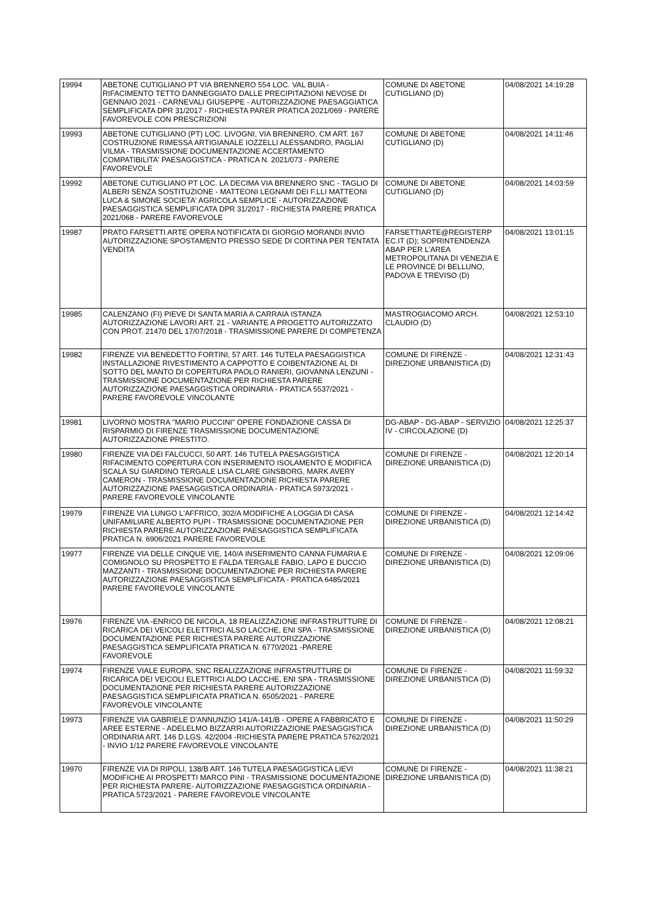| 19994 | ABETONE CUTIGLIANO PT VIA BRENNERO 554 LOC. VAL BUIA - RIFACIMENTO TETTO DANNEGGIATO DALLE PRECIPITAZIONI NEVOSE DI GENNAIO 2021 - CARNEVALI GIUSEPPE - AUTORIZZAZIONE PAESAGGIATICA SEMPLIFICATA DPR 31/2017 - RICHIESTA PARER PRATICA 2021/069 - PARERE FAVOREVOLE CON PRESCRIZIONI | COMUNE DI ABETONE CUTIGLIANO (D) | 04/08/2021 14:19:28 |
| 19993 | ABETONE CUTIGLIANO (PT) LOC. LIVOGNI, VIA BRENNERO, CM ART. 167 COSTRUZIONE RIMESSA ARTIGIANALE IOZZELLI ALESSANDRO, PAGLIAI VILMA - TRASMISSIONE DOCUMENTAZIONE ACCERTAMENTO COMPATIBILITA' PAESAGGISTICA - PRATICA N. 2021/073 - PARERE FAVOREVOLE | COMUNE DI ABETONE CUTIGLIANO (D) | 04/08/2021 14:11:46 |
| 19992 | ABETONE CUTIGLIANO PT LOC. LA DECIMA VIA BRENNERO SNC - TAGLIO DI ALBERI SENZA SOSTITUZIONE - MATTEONI LEGNAMI DEI F.LLI MATTEONI LUCA & SIMONE SOCIETA' AGRICOLA SEMPLICE - AUTORIZZAZIONE PAESAGGISTICA SEMPLIFICATA DPR 31/2017 - RICHIESTA PARERE PRATICA 2021/068 - PARERE FAVOREVOLE | COMUNE DI ABETONE CUTIGLIANO (D) | 04/08/2021 14:03:59 |
| 19987 | PRATO FARSETTI ARTE OPERA NOTIFICATA DI GIORGIO MORANDI INVIO AUTORIZZAZIONE SPOSTAMENTO PRESSO SEDE DI CORTINA PER TENTATA VENDITA | FARSETTIARTE@REGISTERP EC.IT (D); SOPRINTENDENZA ABAP PER L'AREA METROPOLITANA DI VENEZIA E LE PROVINCE DI BELLUNO, PADOVA E TREVISO (D) | 04/08/2021 13:01:15 |
| 19985 | CALENZANO (FI) PIEVE DI SANTA MARIA A CARRAIA ISTANZA AUTORIZZAZIONE LAVORI ART. 21 - VARIANTE A PROGETTO AUTORIZZATO CON PROT. 21470 DEL 17/07/2018 - TRASMISSIONE PARERE DI COMPETENZA | MASTROGIACOMO ARCH. CLAUDIO (D) | 04/08/2021 12:53:10 |
| 19982 | FIRENZE VIA BENEDETTO FORTINI, 57 ART. 146 TUTELA PAESAGGISTICA INSTALLAZIONE RIVESTIMENTO A CAPPOTTO E COIBENTAZIONE AL DI SOTTO DEL MANTO DI COPERTURA PAOLO RANIERI, GIOVANNA LENZUNI - TRASMISSIONE DOCUMENTAZIONE PER RICHIESTA PARERE AUTORIZZAZIONE PAESAGGISTICA ORDINARIA - PRATICA 5537/2021 - PARERE FAVOREVOLE VINCOLANTE | COMUNE DI FIRENZE - DIREZIONE URBANISTICA (D) | 04/08/2021 12:31:43 |
| 19981 | LIVORNO MOSTRA "MARIO PUCCINI" OPERE FONDAZIONE CASSA DI RISPARMIO DI FIRENZE TRASMISSIONE DOCUMENTAZIONE AUTORIZZAZIONE PRESTITO. | DG-ABAP - DG-ABAP - SERVIZIO IV - CIRCOLAZIONE (D) | 04/08/2021 12:25:37 |
| 19980 | FIRENZE VIA DEI FALCUCCI, 50 ART. 146 TUTELA PAESAGGISTICA RIFACIMENTO COPERTURA CON INSERIMENTO ISOLAMENTO E MODIFICA SCALA SU GIARDINO TERGALE LISA CLARE GINSBORG, MARK AVERY CAMERON - TRASMISSIONE DOCUMENTAZIONE RICHIESTA PARERE AUTORIZZAZIONE PAESAGGISTICA ORDINARIA - PRATICA 5973/2021 - PARERE FAVOREVOLE VINCOLANTE | COMUNE DI FIRENZE - DIREZIONE URBANISTICA (D) | 04/08/2021 12:20:14 |
| 19979 | FIRENZE VIA LUNGO L'AFFRICO, 302/A MODIFICHE A LOGGIA DI CASA UNIFAMILIARE ALBERTO PUPI - TRASMISSIONE DOCUMENTAZIONE PER RICHIESTA PARERE AUTORIZZAZIONE PAESAGGISTICA SEMPLIFICATA PRATICA N. 6906/2021 PARERE FAVOREVOLE | COMUNE DI FIRENZE - DIREZIONE URBANISTICA (D) | 04/08/2021 12:14:42 |
| 19977 | FIRENZE VIA DELLE CINQUE VIE, 140/A INSERIMENTO CANNA FUMARIA E COMIGNOLO SU PROSPETTO E FALDA TERGALE FABIO, LAPO E DUCCIO MAZZANTI - TRASMISSIONE DOCUMENTAZIONE PER RICHIESTA PARERE AUTORIZZAZIONE PAESAGGISTICA SEMPLIFICATA - PRATICA 6485/2021 PARERE FAVOREVOLE VINCOLANTE | COMUNE DI FIRENZE - DIREZIONE URBANISTICA (D) | 04/08/2021 12:09:06 |
| 19976 | FIRENZE VIA -ENRICO DE NICOLA, 18 REALIZZAZIONE INFRASTRUTTURE DI RICARICA DEI VEICOLI ELETTRICI ALSO LACCHE, ENI SPA - TRASMISSIONE DOCUMENTAZIONE PER RICHIESTA PARERE AUTORIZZAZIONE PAESAGGISTICA SEMPLIFICATA PRATICA N. 6770/2021 -PARERE FAVOREVOLE | COMUNE DI FIRENZE - DIREZIONE URBANISTICA (D) | 04/08/2021 12:08:21 |
| 19974 | FIRENZE VIALE EUROPA, SNC REALIZZAZIONE INFRASTRUTTURE DI RICARICA DEI VEICOLI ELETTRICI ALDO LACCHE, ENI SPA - TRASMISSIONE DOCUMENTAZIONE PER RICHIESTA PARERE AUTORIZZAZIONE PAESAGGISTICA SEMPLIFICATA PRATICA N. 6505/2021 - PARERE FAVOREVOLE VINCOLANTE | COMUNE DI FIRENZE - DIREZIONE URBANISTICA (D) | 04/08/2021 11:59:32 |
| 19973 | FIRENZE VIA GABRIELE D'ANNUNZIO 141/A-141/B - OPERE A FABBRICATO E AREE ESTERNE - ADELELMO BIZZARRI AUTORIZZAZIONE PAESAGGISTICA ORDINARIA ART. 146 D.LGS. 42/2004 -RICHIESTA PARERE PRATICA 5762/2021 - INVIO 1/12 PARERE FAVOREVOLE VINCOLANTE | COMUNE DI FIRENZE - DIREZIONE URBANISTICA (D) | 04/08/2021 11:50:29 |
| 19970 | FIRENZE VIA DI RIPOLI, 138/B ART. 146 TUTELA PAESAGGISTICA LIEVI MODIFICHE AI PROSPETTI MARCO PINI - TRASMISSIONE DOCUMENTAZIONE PER RICHIESTA PARERE- AUTORIZZAZIONE PAESAGGISTICA ORDINARIA - PRATICA 5723/2021 - PARERE FAVOREVOLE VINCOLANTE | COMUNE DI FIRENZE - DIREZIONE URBANISTICA (D) | 04/08/2021 11:38:21 |